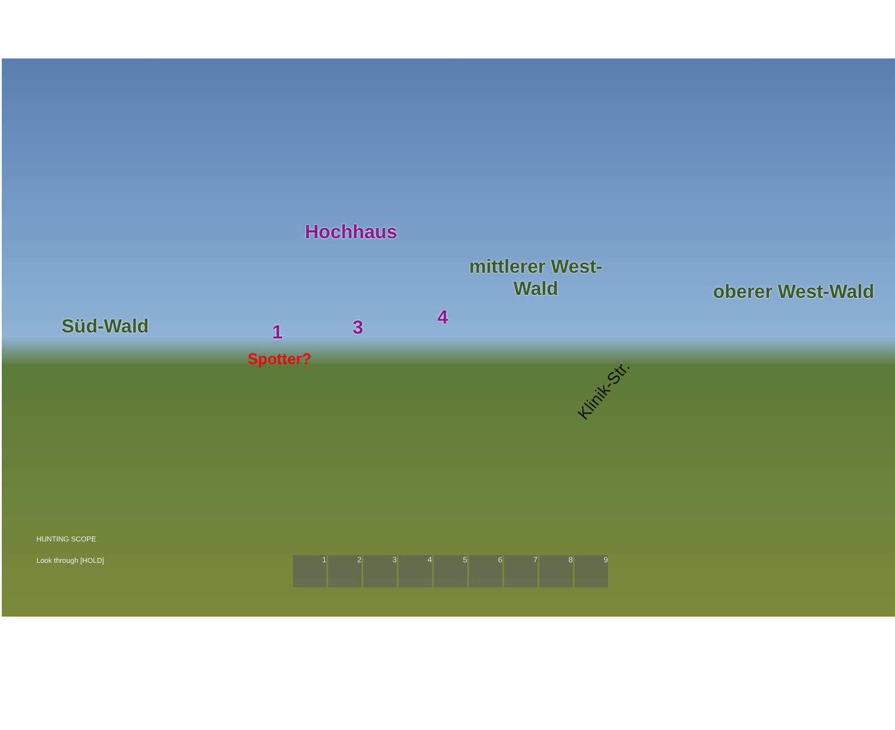Hochhaus
mittlerer West-
Wald
oberer West-Wald
Süd-Wald 1 3 4
Spotter?
Klinik-Str.
HUNTING SCOPE
Look through [HOLD]
1 2 3 4 5 6 7 8 9